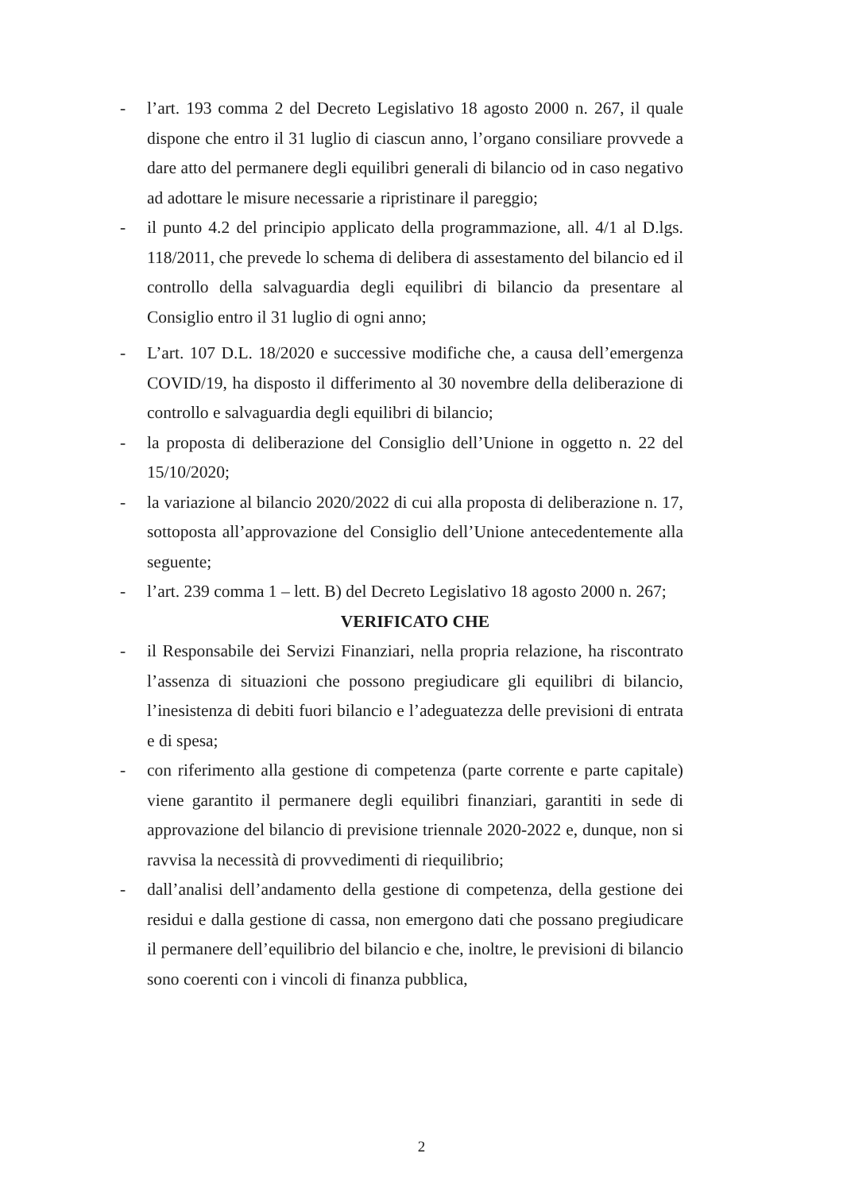- l’art. 193 comma 2 del Decreto Legislativo 18 agosto 2000 n. 267, il quale dispone che entro il 31 luglio di ciascun anno, l’organo consiliare provvede a dare atto del permanere degli equilibri generali di bilancio od in caso negativo ad adottare le misure necessarie a ripristinare il pareggio;
- il punto 4.2 del principio applicato della programmazione, all. 4/1 al D.lgs. 118/2011, che prevede lo schema di delibera di assestamento del bilancio ed il controllo della salvaguardia degli equilibri di bilancio da presentare al Consiglio entro il 31 luglio di ogni anno;
- L’art. 107 D.L. 18/2020 e successive modifiche che, a causa dell’emergenza COVID/19, ha disposto il differimento al 30 novembre della deliberazione di controllo e salvaguardia degli equilibri di bilancio;
- la proposta di deliberazione del Consiglio dell’Unione in oggetto n. 22 del 15/10/2020;
- la variazione al bilancio 2020/2022 di cui alla proposta di deliberazione n. 17, sottoposta all’approvazione del Consiglio dell’Unione antecedentemente alla seguente;
- l’art. 239 comma 1 – lett. B) del Decreto Legislativo 18 agosto 2000 n. 267;
VERIFICATO CHE
- il Responsabile dei Servizi Finanziari, nella propria relazione, ha riscontrato l’assenza di situazioni che possono pregiudicare gli equilibri di bilancio, l’inesistenza di debiti fuori bilancio e l’adeguatezza delle previsioni di entrata e di spesa;
- con riferimento alla gestione di competenza (parte corrente e parte capitale) viene garantito il permanere degli equilibri finanziari, garantiti in sede di approvazione del bilancio di previsione triennale 2020-2022 e, dunque, non si ravvisa la necessità di provvedimenti di riequilibrio;
- dall’analisi dell’andamento della gestione di competenza, della gestione dei residui e dalla gestione di cassa, non emergono dati che possano pregiudicare il permanere dell’equilibrio del bilancio e che, inoltre, le previsioni di bilancio sono coerenti con i vincoli di finanza pubblica,
2